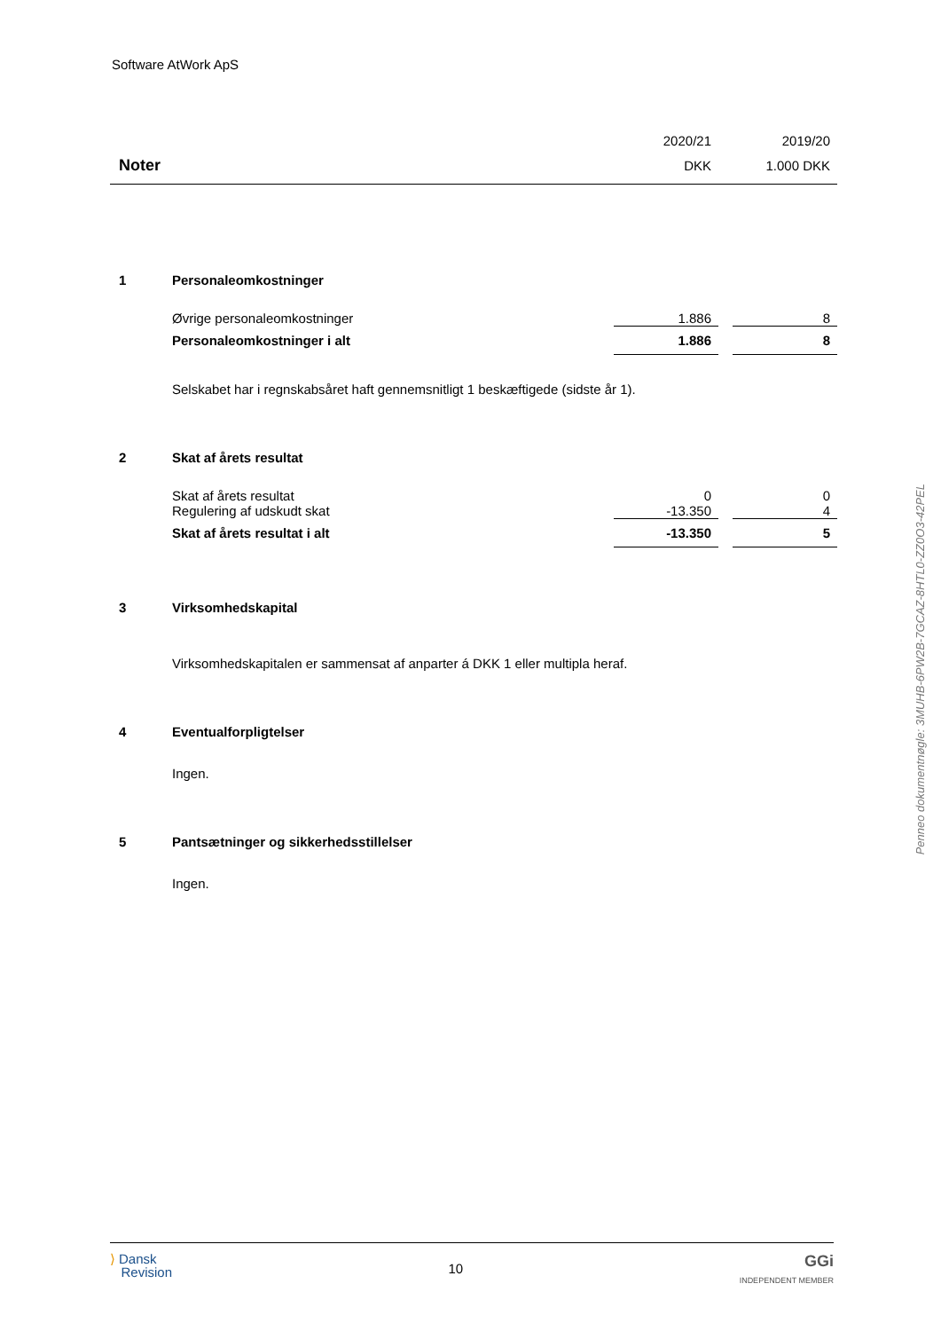Software AtWork ApS
| | | 2020/21 | | 2019/20 |
| Noter | | DKK | | 1.000 DKK |
| 1 | Personaleomkostninger | | | |
| | Øvrige personaleomkostninger | 1.886 | | 8 |
| | Personaleomkostninger i alt | 1.886 | | 8 |
| | Selskabet har i regnskabsåret haft gennemsnitligt 1 beskæftigede (sidste år 1). | | | |
| 2 | Skat af årets resultat | | | |
| | Skat af årets resultat | 0 | | 0 |
| | Regulering af udskudt skat | -13.350 | | 4 |
| | Skat af årets resultat i alt | -13.350 | | 5 |
| 3 | Virksomhedskapital | | | |
| | Virksomhedskapitalen er sammensat af anparter á DKK 1 eller multipla heraf. | | | |
| 4 | Eventualforpligtelser | | | |
| | Ingen. | | | |
| 5 | Pantsætninger og sikkerhedsstillelser | | | |
| | Ingen. | | | |
Penneo dokumentnøgle: 3MUHB-6PW2B-7GCAZ-8HTL0-ZZ0O3-42PEL
⟩ Dansk
Revision
10
GGi
INDEPENDENT MEMBER